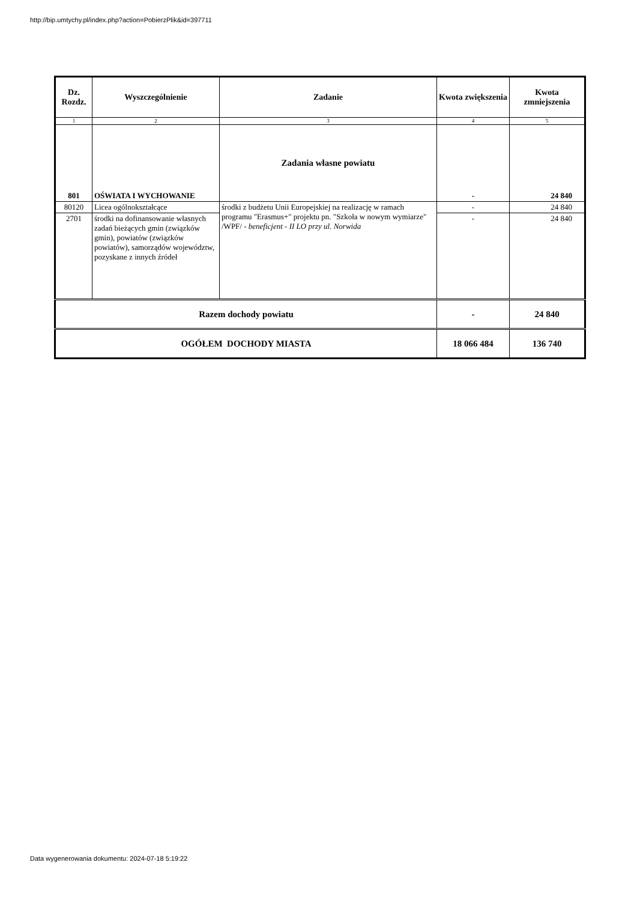http://bip.umtychy.pl/index.php?action=PobierzPlik&id=397711
| Dz. Rozdz. | Wyszczególnienie | Zadanie | Kwota zwiększenia | Kwota zmniejszenia |
| --- | --- | --- | --- | --- |
| 1 | 2 | 3 | 4 | 5 |
| 801 | OŚWIATA I WYCHOWANIE | Zadania własne powiatu | - | 24 840 |
| 80120 | Licea ogólnokształcące | środki z budżetu Unii Europejskiej na realizację w ramach programu "Erasmus+" projektu pn. "Szkoła w nowym wymiarze" /WPF/ - beneficjent - II LO przy ul. Norwida | - | 24 840 |
| 2701 | środki na dofinansowanie własnych zadań bieżących gmin (związków gmin), powiatów (związków powiatów), samorządów województw, pozyskane z innych źródeł | | - | 24 840 |
| Razem dochody powiatu | | | - | 24 840 |
| OGÓŁEM DOCHODY MIASTA | | | 18 066 484 | 136 740 |
Data wygenerowania dokumentu: 2024-07-18 5:19:22